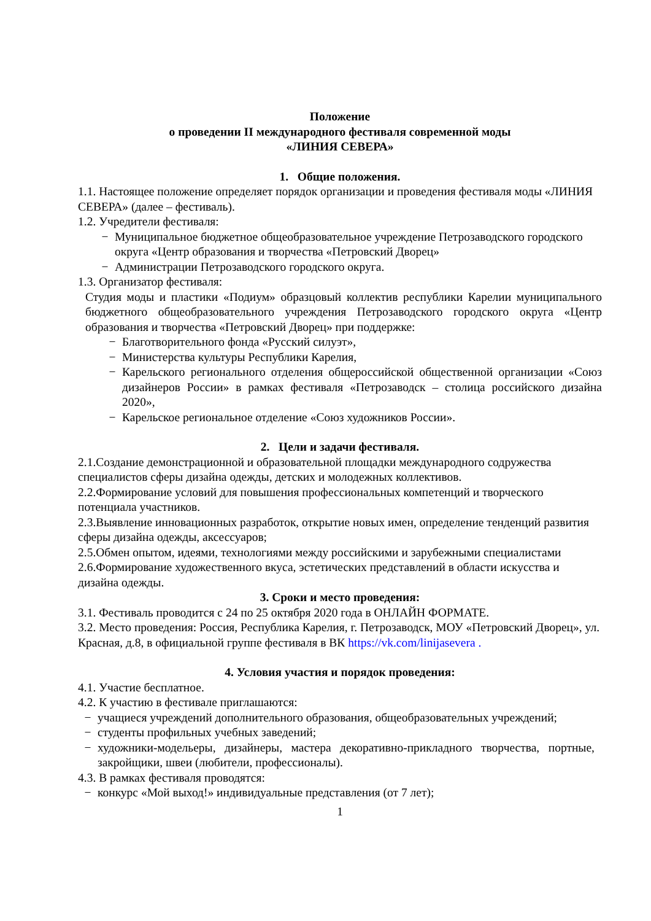Положение
о проведении II международного фестиваля современной моды
«ЛИНИЯ СЕВЕРА»
1. Общие положения.
1.1. Настоящее положение определяет порядок организации и проведения фестиваля моды «ЛИНИЯ СЕВЕРА» (далее – фестиваль).
1.2. Учредители фестиваля:
− Муниципальное бюджетное общеобразовательное учреждение Петрозаводского городского округа «Центр образования и творчества «Петровский Дворец»
− Администрации Петрозаводского городского округа.
1.3. Организатор фестиваля:
Студия моды и пластики «Подиум» образцовый коллектив республики Карелии муниципального бюджетного общеобразовательного учреждения Петрозаводского городского округа «Центр образования и творчества «Петровский Дворец» при поддержке:
− Благотворительного фонда «Русский силуэт»,
− Министерства культуры Республики Карелия,
− Карельского регионального отделения общероссийской общественной организации «Союз дизайнеров России» в рамках фестиваля «Петрозаводск – столица российского дизайна 2020»,
− Карельское региональное отделение «Союз художников России».
2. Цели и задачи фестиваля.
2.1.Создание демонстрационной и образовательной площадки международного содружества специалистов сферы дизайна одежды, детских и молодежных коллективов.
2.2.Формирование условий для повышения профессиональных компетенций и творческого потенциала участников.
2.3.Выявление инновационных разработок, открытие новых имен, определение тенденций развития сферы дизайна одежды, аксессуаров;
2.5.Обмен опытом, идеями, технологиями между российскими и зарубежными специалистами
2.6.Формирование художественного вкуса, эстетических представлений в области искусства и дизайна одежды.
3. Сроки и место проведения:
3.1. Фестиваль проводится с 24 по 25 октября 2020 года в ОНЛАЙН ФОРМАТЕ.
3.2. Место проведения: Россия, Республика Карелия, г. Петрозаводск, МОУ «Петровский Дворец», ул. Красная, д.8, в официальной группе фестиваля в ВК https://vk.com/linijasevera .
4. Условия участия и порядок проведения:
4.1. Участие бесплатное.
4.2. К участию в фестивале приглашаются:
− учащиеся учреждений дополнительного образования, общеобразовательных учреждений;
− студенты профильных учебных заведений;
− художники-модельеры, дизайнеры, мастера декоративно-прикладного творчества, портные, закройщики, швеи (любители, профессионалы).
4.3. В рамках фестиваля проводятся:
− конкурс «Мой выход!» индивидуальные представления (от 7 лет);
1